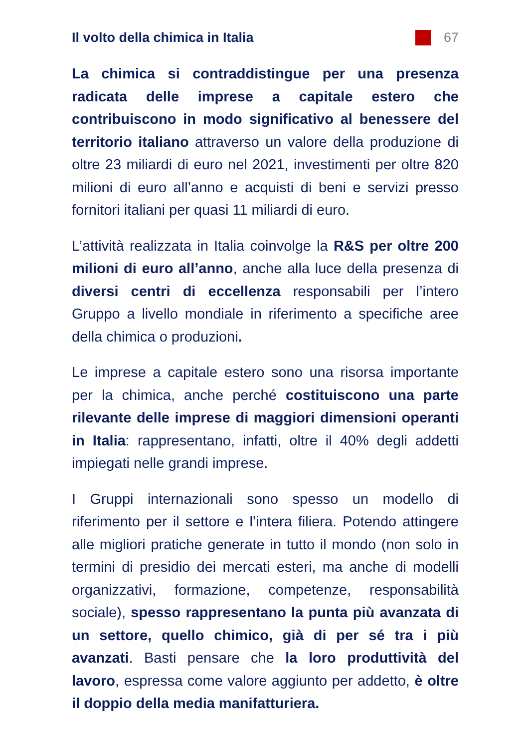Il volto della chimica in Italia
67
La chimica si contraddistingue per una presenza radicata delle imprese a capitale estero che contribuiscono in modo significativo al benessere del territorio italiano attraverso un valore della produzione di oltre 23 miliardi di euro nel 2021, investimenti per oltre 820 milioni di euro all’anno e acquisti di beni e servizi presso fornitori italiani per quasi 11 miliardi di euro.
L’attività realizzata in Italia coinvolge la R&S per oltre 200 milioni di euro all’anno, anche alla luce della presenza di diversi centri di eccellenza responsabili per l’intero Gruppo a livello mondiale in riferimento a specifiche aree della chimica o produzioni.
Le imprese a capitale estero sono una risorsa importante per la chimica, anche perché costituiscono una parte rilevante delle imprese di maggiori dimensioni operanti in Italia: rappresentano, infatti, oltre il 40% degli addetti impiegati nelle grandi imprese.
I Gruppi internazionali sono spesso un modello di riferimento per il settore e l’intera filiera. Potendo attingere alle migliori pratiche generate in tutto il mondo (non solo in termini di presidio dei mercati esteri, ma anche di modelli organizzativi, formazione, competenze, responsabilità sociale), spesso rappresentano la punta più avanzata di un settore, quello chimico, già di per sé tra i più avanzati. Basti pensare che la loro produttività del lavoro, espressa come valore aggiunto per addetto, è oltre il doppio della media manifatturiera.